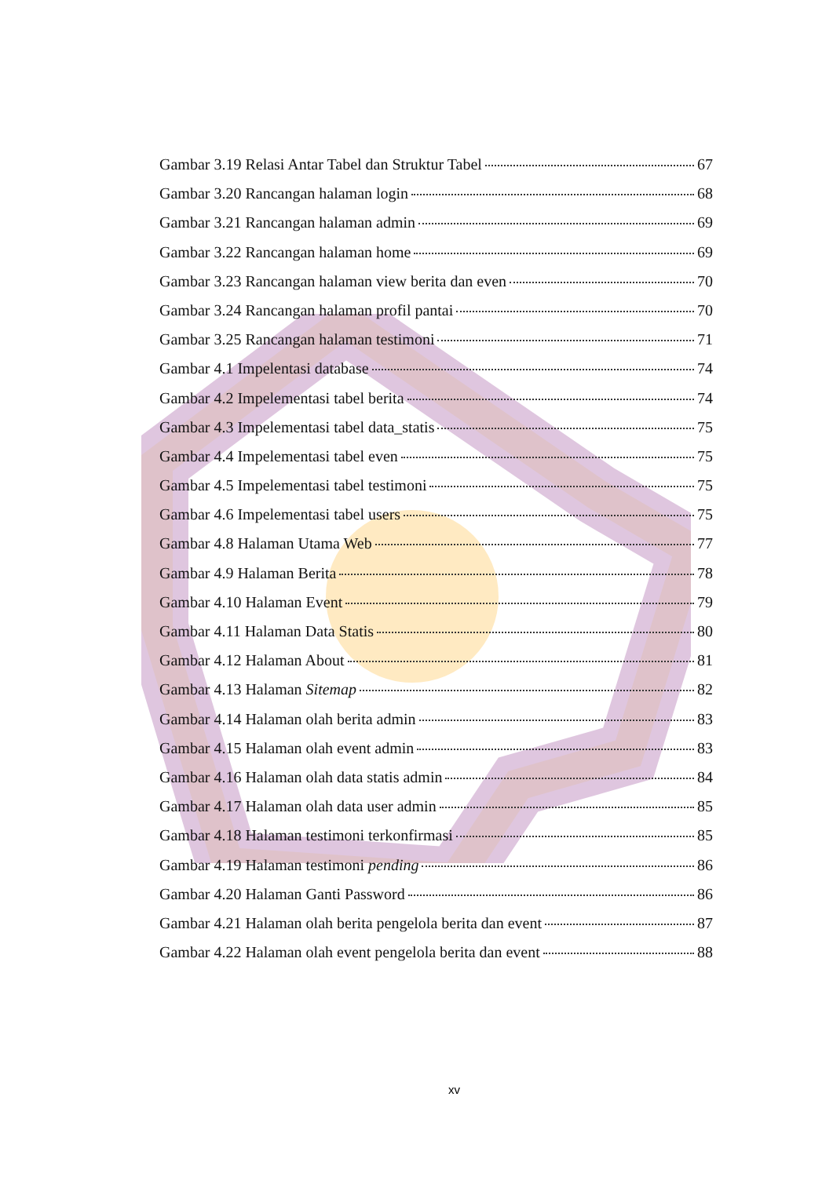Gambar 3.19 Relasi Antar Tabel dan Struktur Tabel 67
Gambar 3.20 Rancangan halaman login 68
Gambar 3.21 Rancangan halaman admin 69
Gambar 3.22 Rancangan halaman home 69
Gambar 3.23 Rancangan halaman view berita dan even 70
Gambar 3.24 Rancangan halaman profil pantai 70
Gambar 3.25 Rancangan halaman testimoni 71
Gambar 4.1 Impelentasi database 74
Gambar 4.2 Impelementasi tabel berita 74
Gambar 4.3 Impelementasi tabel data_statis 75
Gambar 4.4 Impelementasi tabel even 75
Gambar 4.5 Impelementasi tabel testimoni 75
Gambar 4.6 Impelementasi tabel users 75
Gambar 4.8 Halaman Utama Web 77
Gambar 4.9 Halaman Berita 78
Gambar 4.10 Halaman Event 79
Gambar 4.11 Halaman Data Statis 80
Gambar 4.12 Halaman About 81
Gambar 4.13 Halaman Sitemap 82
Gambar 4.14 Halaman olah berita admin 83
Gambar 4.15 Halaman olah event admin 83
Gambar 4.16 Halaman olah data statis admin 84
Gambar 4.17 Halaman olah data user admin 85
Gambar 4.18 Halaman testimoni terkonfirmasi 85
Gambar 4.19 Halaman testimoni pending 86
Gambar 4.20 Halaman Ganti Password 86
Gambar 4.21 Halaman olah berita pengelola berita dan event 87
Gambar 4.22 Halaman olah event pengelola berita dan event 88
xv